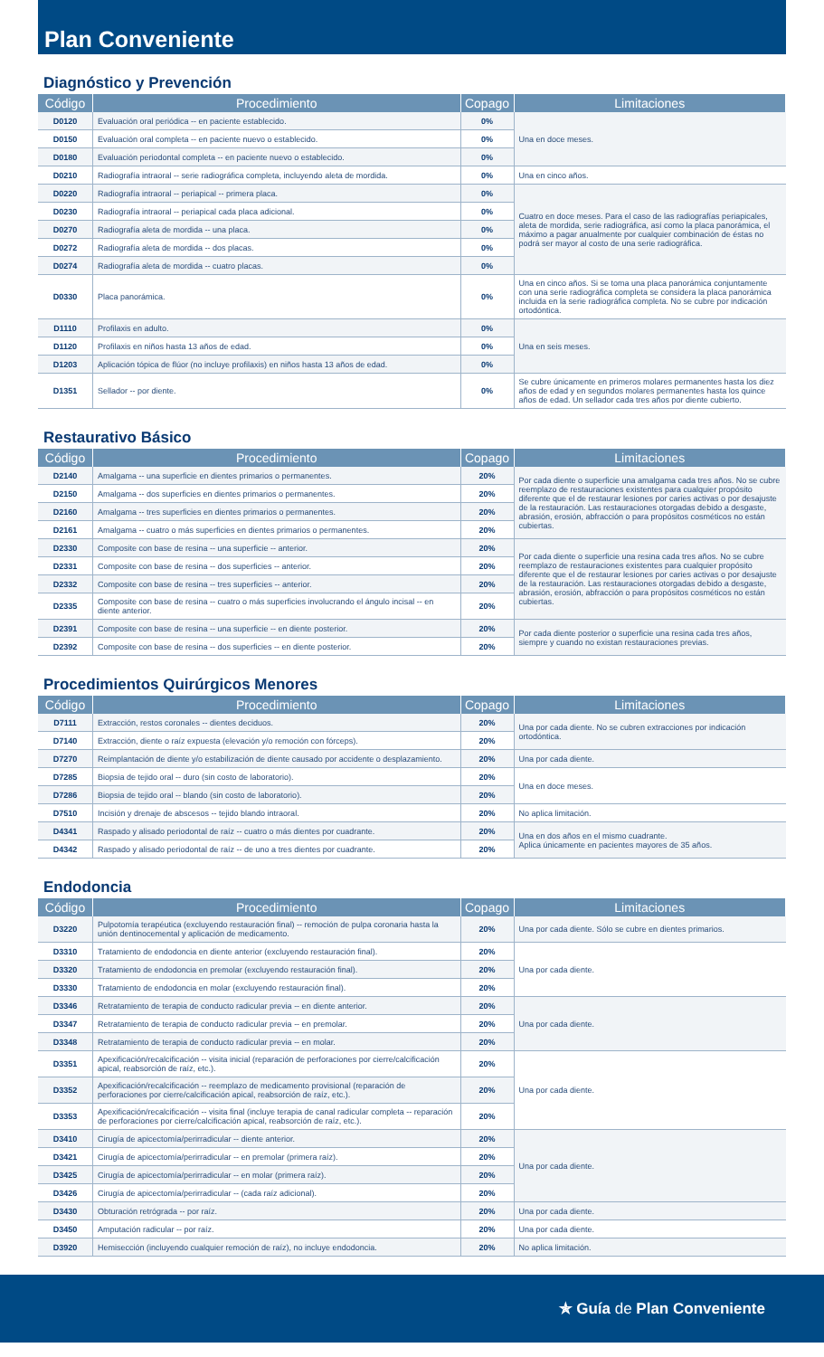Plan Conveniente
Diagnóstico y Prevención
| Código | Procedimiento | Copago | Limitaciones |
| --- | --- | --- | --- |
| D0120 | Evaluación oral periódica -- en paciente establecido. | 0% | Una en doce meses. |
| D0150 | Evaluación oral completa -- en paciente nuevo o establecido. | 0% | |
| D0180 | Evaluación periodontal completa -- en paciente nuevo o establecido. | 0% | |
| D0210 | Radiografía intraoral -- serie radiográfica completa, incluyendo aleta de mordida. | 0% | Una en cinco años. |
| D0220 | Radiografía intraoral -- periapical -- primera placa. | 0% | Cuatro en doce meses. Para el caso de las radiografías periapicales, aleta de mordida, serie radiográfica, así como la placa panorámica, el máximo a pagar anualmente por cualquier combinación de éstas no podrá ser mayor al costo de una serie radiográfica. |
| D0230 | Radiografía intraoral -- periapical cada placa adicional. | 0% | |
| D0270 | Radiografía aleta de mordida -- una placa. | 0% | |
| D0272 | Radiografía aleta de mordida -- dos placas. | 0% | |
| D0274 | Radiografía aleta de mordida -- cuatro placas. | 0% | |
| D0330 | Placa panorámica. | 0% | Una en cinco años. Si se toma una placa panorámica conjuntamente con una serie radiográfica completa se considera la placa panorámica incluida en la serie radiográfica completa. No se cubre por indicación ortodóntica. |
| D1110 | Profilaxis en adulto. | 0% | Una en seis meses. |
| D1120 | Profilaxis en niños hasta 13 años de edad. | 0% | |
| D1203 | Aplicación tópica de flúor (no incluye profilaxis) en niños hasta 13 años de edad. | 0% | |
| D1351 | Sellador -- por diente. | 0% | Se cubre únicamente en primeros molares permanentes hasta los diez años de edad y en segundos molares permanentes hasta los quince años de edad. Un sellador cada tres años por diente cubierto. |
Restaurativo Básico
| Código | Procedimiento | Copago | Limitaciones |
| --- | --- | --- | --- |
| D2140 | Amalgama -- una superficie en dientes primarios o permanentes. | 20% | Por cada diente o superficie una amalgama cada tres años. No se cubre reemplazo de restauraciones existentes para cualquier propósito diferente que el de restaurar lesiones por caries activas o por desajuste de la restauración. Las restauraciones otorgadas debido a desgaste, abrasión, erosión, abfracción o para propósitos cosméticos no están cubiertas. |
| D2150 | Amalgama -- dos superficies en dientes primarios o permanentes. | 20% | |
| D2160 | Amalgama -- tres superficies en dientes primarios o permanentes. | 20% | |
| D2161 | Amalgama -- cuatro o más superficies en dientes primarios o permanentes. | 20% | |
| D2330 | Composite con base de resina -- una superficie -- anterior. | 20% | Por cada diente o superficie una resina cada tres años. No se cubre reemplazo de restauraciones existentes para cualquier propósito diferente que el de restaurar lesiones por caries activas o por desajuste de la restauración. Las restauraciones otorgadas debido a desgaste, abrasión, erosión, abfracción o para propósitos cosméticos no están cubiertas. |
| D2331 | Composite con base de resina -- dos superficies -- anterior. | 20% | |
| D2332 | Composite con base de resina -- tres superficies -- anterior. | 20% | |
| D2335 | Composite con base de resina -- cuatro o más superficies involucrando el ángulo incisal -- en diente anterior. | 20% | |
| D2391 | Composite con base de resina -- una superficie -- en diente posterior. | 20% | Por cada diente posterior o superficie una resina cada tres años, siempre y cuando no existan restauraciones previas. |
| D2392 | Composite con base de resina -- dos superficies -- en diente posterior. | 20% | |
Procedimientos Quirúrgicos Menores
| Código | Procedimiento | Copago | Limitaciones |
| --- | --- | --- | --- |
| D7111 | Extracción, restos coronales -- dientes deciduos. | 20% | Una por cada diente. No se cubren extracciones por indicación ortodóntica. |
| D7140 | Extracción, diente o raíz expuesta (elevación y/o remoción con fórceps). | 20% | |
| D7270 | Reimplantación de diente y/o estabilización de diente causado por accidente o desplazamiento. | 20% | Una por cada diente. |
| D7285 | Biopsia de tejido oral -- duro (sin costo de laboratorio). | 20% | Una en doce meses. |
| D7286 | Biopsia de tejido oral -- blando (sin costo de laboratorio). | 20% | |
| D7510 | Incisión y drenaje de abscesos -- tejido blando intraoral. | 20% | No aplica limitación. |
| D4341 | Raspado y alisado periodontal de raíz -- cuatro o más dientes por cuadrante. | 20% | Una en dos años en el mismo cuadrante. Aplica únicamente en pacientes mayores de 35 años. |
| D4342 | Raspado y alisado periodontal de raíz -- de uno a tres dientes por cuadrante. | 20% | |
Endodoncia
| Código | Procedimiento | Copago | Limitaciones |
| --- | --- | --- | --- |
| D3220 | Pulpotomía terapéutica (excluyendo restauración final) -- remoción de pulpa coronaria hasta la unión dentinocemental y aplicación de medicamento. | 20% | Una por cada diente. Sólo se cubre en dientes primarios. |
| D3310 | Tratamiento de endodoncia en diente anterior (excluyendo restauración final). | 20% | Una por cada diente. |
| D3320 | Tratamiento de endodoncia en premolar (excluyendo restauración final). | 20% | |
| D3330 | Tratamiento de endodoncia en molar (excluyendo restauración final). | 20% | |
| D3346 | Retratamiento de terapia de conducto radicular previa -- en diente anterior. | 20% | Una por cada diente. |
| D3347 | Retratamiento de terapia de conducto radicular previa -- en premolar. | 20% | |
| D3348 | Retratamiento de terapia de conducto radicular previa -- en molar. | 20% | |
| D3351 | Apexificación/recalcificación -- visita inicial (reparación de perforaciones por cierre/calcificación apical, reabsorción de raíz, etc.). | 20% | Una por cada diente. |
| D3352 | Apexificación/recalcificación -- reemplazo de medicamento provisional (reparación de perforaciones por cierre/calcificación apical, reabsorción de raíz, etc.). | 20% | |
| D3353 | Apexificación/recalcificación -- visita final (incluye terapia de canal radicular completa -- reparación de perforaciones por cierre/calcificación apical, reabsorción de raíz, etc.). | 20% | |
| D3410 | Cirugía de apicectomía/perirradicular -- diente anterior. | 20% | Una por cada diente. |
| D3421 | Cirugía de apicectomía/perirradicular -- en premolar (primera raíz). | 20% | |
| D3425 | Cirugía de apicectomía/perirradicular -- en molar (primera raíz). | 20% | |
| D3426 | Cirugía de apicectomía/perirradicular -- (cada raíz adicional). | 20% | |
| D3430 | Obturación retrógrada -- por raíz. | 20% | Una por cada diente. |
| D3450 | Amputación radicular -- por raíz. | 20% | Una por cada diente. |
| D3920 | Hemisección (incluyendo cualquier remoción de raíz), no incluye endodoncia. | 20% | No aplica limitación. |
✯ Guía de Plan Conveniente